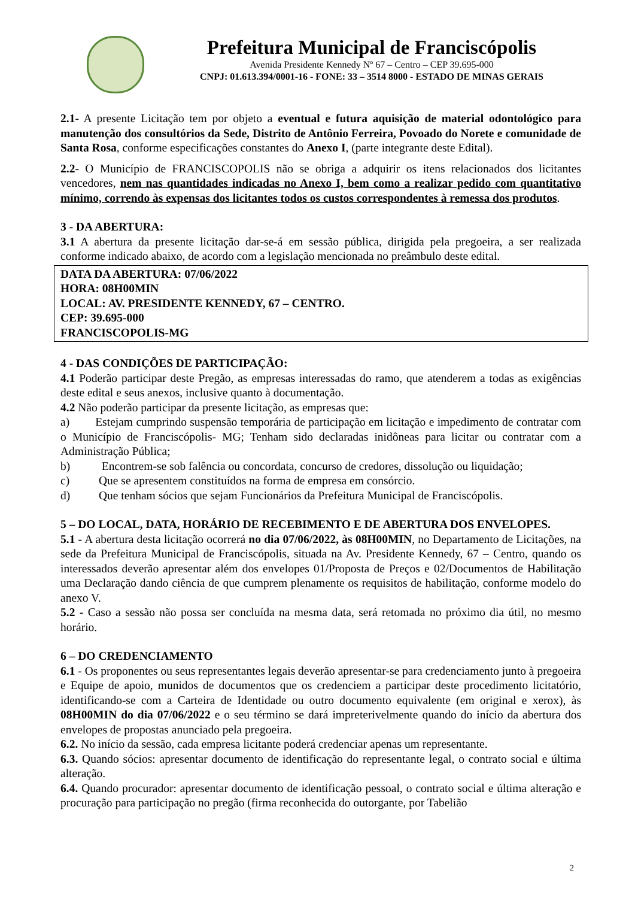Prefeitura Municipal de Franciscópolis
Avenida Presidente Kennedy Nº 67 – Centro – CEP 39.695-000
CNPJ: 01.613.394/0001-16 - FONE: 33 – 3514 8000 - ESTADO DE MINAS GERAIS
2.1- A presente Licitação tem por objeto a eventual e futura aquisição de material odontológico para manutenção dos consultórios da Sede, Distrito de Antônio Ferreira, Povoado do Norete e comunidade de Santa Rosa, conforme especificações constantes do Anexo I, (parte integrante deste Edital).
2.2- O Município de FRANCISCOPOLIS não se obriga a adquirir os itens relacionados dos licitantes vencedores, nem nas quantidades indicadas no Anexo I, bem como a realizar pedido com quantitativo mínimo, correndo às expensas dos licitantes todos os custos correspondentes à remessa dos produtos.
3 - DA ABERTURA:
3.1 A abertura da presente licitação dar-se-á em sessão pública, dirigida pela pregoeira, a ser realizada conforme indicado abaixo, de acordo com a legislação mencionada no preâmbulo deste edital.
DATA DA ABERTURA: 07/06/2022
HORA: 08H00MIN
LOCAL: AV. PRESIDENTE KENNEDY, 67 – CENTRO.
CEP: 39.695-000
FRANCISCOPOLIS-MG
4 - DAS CONDIÇÕES DE PARTICIPAÇÃO:
4.1 Poderão participar deste Pregão, as empresas interessadas do ramo, que atenderem a todas as exigências deste edital e seus anexos, inclusive quanto à documentação.
4.2 Não poderão participar da presente licitação, as empresas que:
a) Estejam cumprindo suspensão temporária de participação em licitação e impedimento de contratar com o Município de Franciscópolis- MG; Tenham sido declaradas inidôneas para licitar ou contratar com a Administração Pública;
b) Encontrem-se sob falência ou concordata, concurso de credores, dissolução ou liquidação;
c) Que se apresentem constituídos na forma de empresa em consórcio.
d) Que tenham sócios que sejam Funcionários da Prefeitura Municipal de Franciscópolis.
5 – DO LOCAL, DATA, HORÁRIO DE RECEBIMENTO E DE ABERTURA DOS ENVELOPES.
5.1 - A abertura desta licitação ocorrerá no dia 07/06/2022, às 08H00MIN, no Departamento de Licitações, na sede da Prefeitura Municipal de Franciscópolis, situada na Av. Presidente Kennedy, 67 – Centro, quando os interessados deverão apresentar além dos envelopes 01/Proposta de Preços e 02/Documentos de Habilitação uma Declaração dando ciência de que cumprem plenamente os requisitos de habilitação, conforme modelo do anexo V.
5.2 - Caso a sessão não possa ser concluída na mesma data, será retomada no próximo dia útil, no mesmo horário.
6 – DO CREDENCIAMENTO
6.1 - Os proponentes ou seus representantes legais deverão apresentar-se para credenciamento junto à pregoeira e Equipe de apoio, munidos de documentos que os credenciem a participar deste procedimento licitatório, identificando-se com a Carteira de Identidade ou outro documento equivalente (em original e xerox), às 08H00MIN do dia 07/06/2022 e o seu término se dará impreterivelmente quando do início da abertura dos envelopes de propostas anunciado pela pregoeira.
6.2. No início da sessão, cada empresa licitante poderá credenciar apenas um representante.
6.3. Quando sócios: apresentar documento de identificação do representante legal, o contrato social e última alteração.
6.4. Quando procurador: apresentar documento de identificação pessoal, o contrato social e última alteração e procuração para participação no pregão (firma reconhecida do outorgante, por Tabelião
2